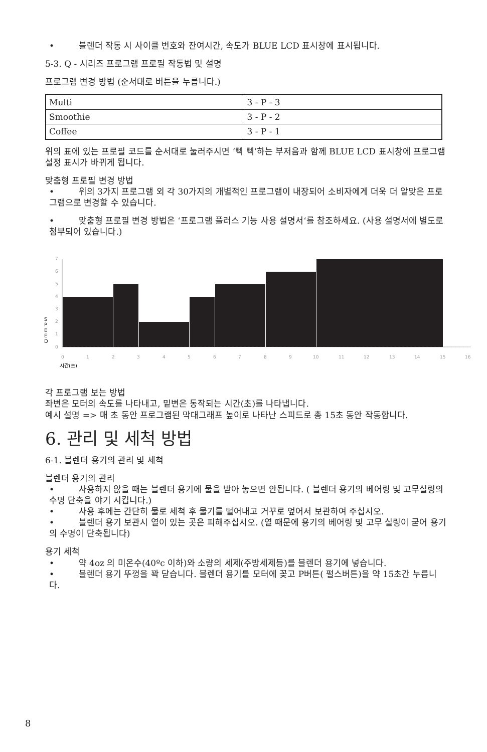• 블렌더 작동 시 사이클 번호와 잔여시간, 속도가 BLUE LCD 표시창에 표시됩니다.
5-3. Q - 시리즈 프로그램 프로필 작동법 및 설명
프로그램 변경 방법 (순서대로 버튼을 누릅니다.)
| Multi | 3 - P - 3 |
| Smoothie | 3 - P - 2 |
| Coffee | 3 - P - 1 |
위의 표에 있는 프로필 코드를 순서대로 눌러주시면 ‘삑 삑’하는 부저음과 함께 BLUE LCD 표시창에 프로그램 설정 표시가 바뀌게 됩니다.
맞춤형 프로필 변경 방법
• 위의 3가지 프로그램 외 각 30가지의 개별적인 프로그램이 내장되어 소비자에게 더욱 더 알맞은 프로그램으로 변경할 수 있습니다.
• 맞춤형 프로필 변경 방법은 ‘프로그램 플러스 기능 사용 설명서‘를 참조하세요. (사용 설명서에 별도로 첨부되어 있습니다.)
0
1
2
3
4
5
6
7
0
1
2
3
4
5
6
7
8
9
10
11
12
13
14
15
16
S
P
E
E
D
시간(초)
각 프로그램 보는 방법
좌변은 모터의 속도를 나타내고, 밑변은 동작되는 시간(초)를 나타냅니다.
예시 설명 => 매 초 동안 프로그램된 막대그래프 높이로 나타난 스피드로 총 15초 동안 작동합니다.
6. 관리 및 세척 방법
6-1. 블렌더 용기의 관리 및 세척
블렌더 용기의 관리
• 사용하지 않을 때는 블렌더 용기에 물을 받아 놓으면 안됩니다. ( 블렌더 용기의 베어링 및 고무실링의 수명 단축을 야기 시킵니다.)
• 사용 후에는 간단히 물로 세척 후 물기를 털어내고 거꾸로 엎어서 보관하여 주십시오.
• 블렌더 용기 보관시 열이 있는 곳은 피해주십시오. (열 때문에 용기의 베어링 및 고무 실링이 굳어 용기의 수명이 단축됩니다)
용기 세척
• 약 4oz 의 미온수(40ºc 이하)와 소량의 세제(주방세제등)를 블렌더 용기에 넣습니다.
• 블렌더 용기 뚜껑을 꽉 닫습니다. 블렌더 용기를 모터에 꽂고 P버튼( 펄스버튼)을 약 15초간 누릅니다.
8